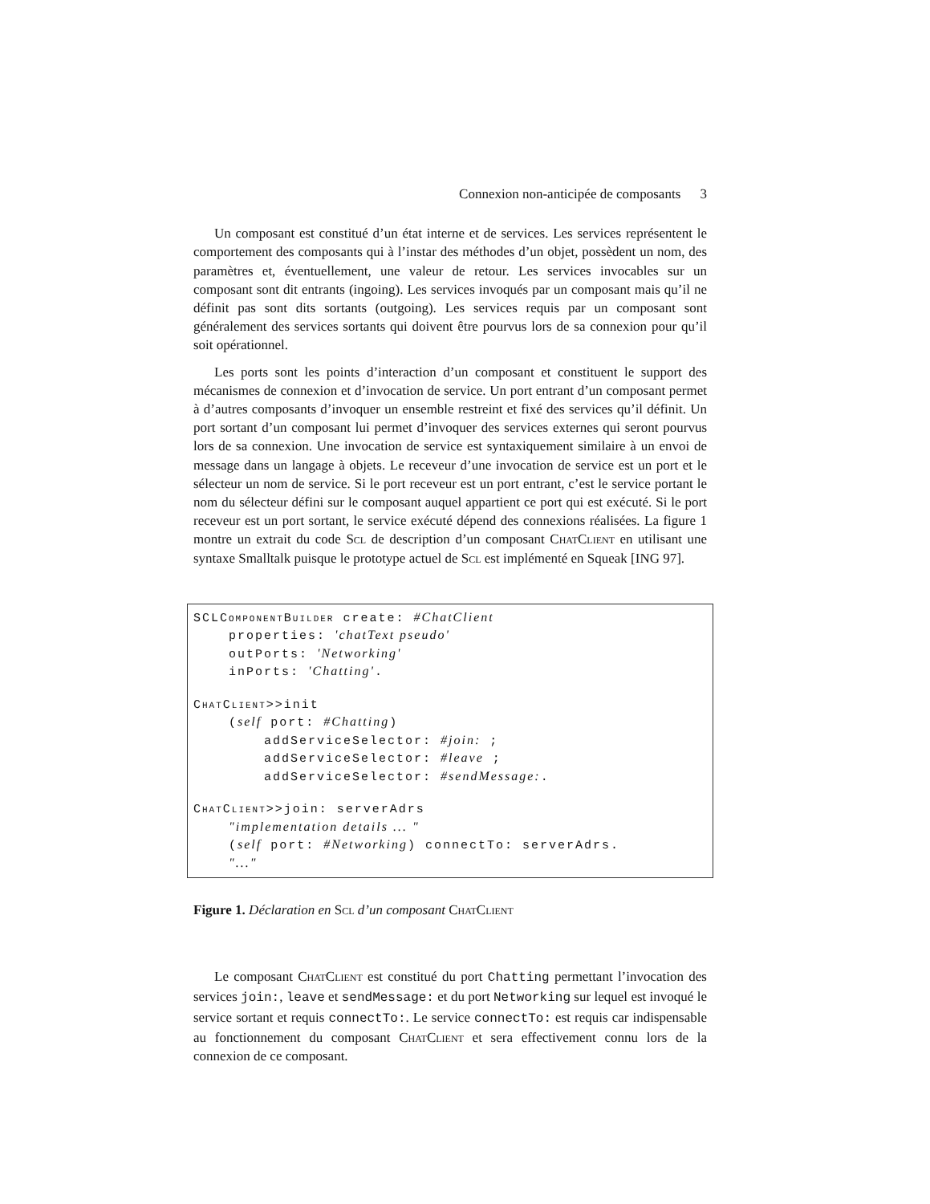Connexion non-anticipée de composants 3
Un composant est constitué d’un état interne et de services. Les services représentent le comportement des composants qui à l’instar des méthodes d’un objet, possèdent un nom, des paramètres et, éventuellement, une valeur de retour. Les services invocables sur un composant sont dit entrants (ingoing). Les services invoqués par un composant mais qu’il ne définit pas sont dits sortants (outgoing). Les services requis par un composant sont généralement des services sortants qui doivent être pourvus lors de sa connexion pour qu’il soit opérationnel.
Les ports sont les points d’interaction d’un composant et constituent le support des mécanismes de connexion et d’invocation de service. Un port entrant d’un composant permet à d’autres composants d’invoquer un ensemble restreint et fixé des services qu’il définit. Un port sortant d’un composant lui permet d’invoquer des services externes qui seront pourvus lors de sa connexion. Une invocation de service est syntaxiquement similaire à un envoi de message dans un langage à objets. Le receveur d’une invocation de service est un port et le sélecteur un nom de service. Si le port receveur est un port entrant, c’est le service portant le nom du sélecteur défini sur le composant auquel appartient ce port qui est exécuté. Si le port receveur est un port sortant, le service exécuté dépend des connexions réalisées. La figure 1 montre un extrait du code Scl de description d’un composant ChatClient en utilisant une syntaxe Smalltalk puisque le prototype actuel de Scl est implémenté en Squeak [ING 97].
SCLComponentBuilder create: #ChatClient properties: 'chatText pseudo' outPorts: 'Networking' inPorts: 'Chatting'. ChatClient>>init (self port: #Chatting) addServiceSelector: #join: ; addServiceSelector: #leave ; addServiceSelector: #sendMessage:. ChatClient>>join: serverAdrs "implementation details ... " (self port: #Networking) connectTo: serverAdrs. "..."
Figure 1. Déclaration en Scl d’un composant ChatClient
Le composant ChatClient est constitué du port Chatting permettant l’invocation des services join:, leave et sendMessage: et du port Networking sur lequel est invoqué le service sortant et requis connectTo:. Le service connectTo: est requis car indispensable au fonctionnement du composant ChatClient et sera effectivement connu lors de la connexion de ce composant.